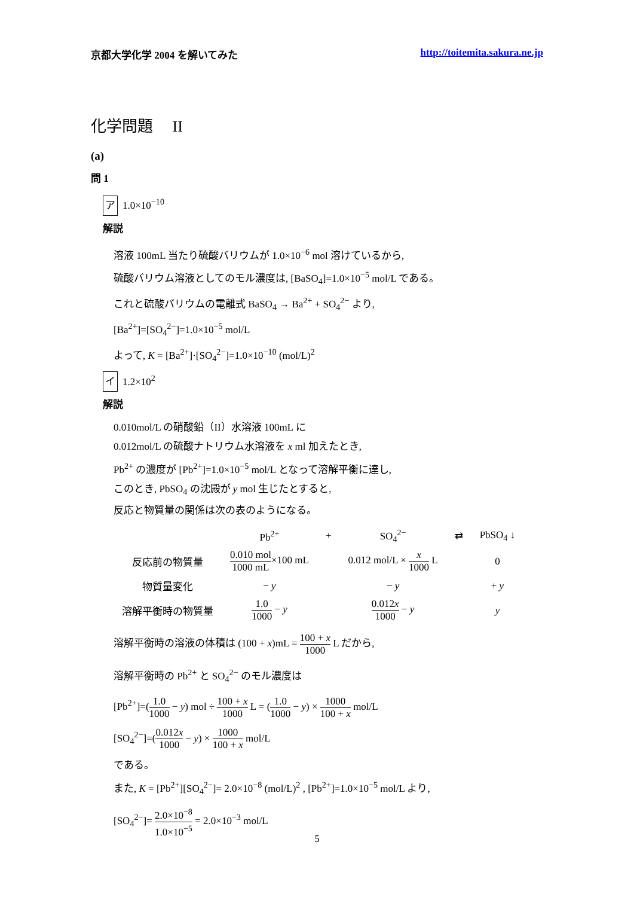京都大学化学 2004 を解いてみた http://toitemita.sakura.ne.jp
化学問題　 II
(a)
問 1
ア 1.0×10<sup>−10</sup>
解説
溶液 100mL 当たり硫酸バリウムが 1.0×10<sup>−6</sup> mol 溶けているから,
硫酸バリウム溶液としてのモル濃度は, [BaSO<sub>4</sub>]=1.0×10<sup>−5</sup> mol/L である。
これと硫酸バリウムの電離式 BaSO<sub>4</sub> → Ba<sup>2+</sup> + SO<sub>4</sub><sup>2−</sup> より,
[Ba<sup>2+</sup>]=[SO<sub>4</sub><sup>2−</sup>]=1.0×10<sup>−5</sup> mol/L
よって, K = [Ba<sup>2+</sup>]·[SO<sub>4</sub><sup>2−</sup>]=1.0×10<sup>−10</sup> (mol/L)<sup>2</sup>
イ 1.2×10<sup>2</sup>
解説
0.010mol/L の硝酸鉛（II）水溶液 100mL に
0.012mol/L の硫酸ナトリウム水溶液を x ml 加えたとき,
Pb<sup>2+</sup> の濃度が [Pb<sup>2+</sup>]=1.0×10<sup>−5</sup> mol/L となって溶解平衡に達し,
このとき, PbSO<sub>4</sub> の沈殿が y mol 生じたとすると,
反応と物質量の関係は次の表のようになる。
| | Pb<sup>2+</sup> | + | SO<sub>4</sub><sup>2−</sup> | ⇄ | PbSO<sub>4</sub> ↓ |
| 反応前の物質量 | 0.010 mol 1000 mL ×100 mL | | 0.012 mol/L × x 1000 L | | 0 |
| 物質量変化 | − y | | − y | | + y |
| 溶解平衡時の物質量 | 1.0 1000 − y | | 0.012 x 1000 − y | | y |
溶解平衡時の溶液の体積は (100 + x)mL = 100 + x 1000 L だから,
溶解平衡時の Pb<sup>2+</sup> と SO<sub>4</sub><sup>2−</sup> のモル濃度は
[Pb<sup>2+</sup>]=(1.0 1000 − y) mol ÷ 100 + x 1000 L = (1.0 1000 − y) × 1000 100 + x mol/L
[SO<sub>4</sub><sup>2−</sup>]=(0.012x 1000 − y) × 1000 100 + x mol/L
である。
また, K = [Pb<sup>2+</sup>][SO<sub>4</sub><sup>2−</sup>]= 2.0×10<sup>−8</sup> (mol/L)<sup>2</sup> , [Pb<sup>2+</sup>]=1.0×10<sup>−5</sup> mol/L より,
[SO<sub>4</sub><sup>2−</sup>]= 2.0×10<sup>−8</sup> 1.0×10<sup>−5</sup> = 2.0×10<sup>−3</sup> mol/L
5